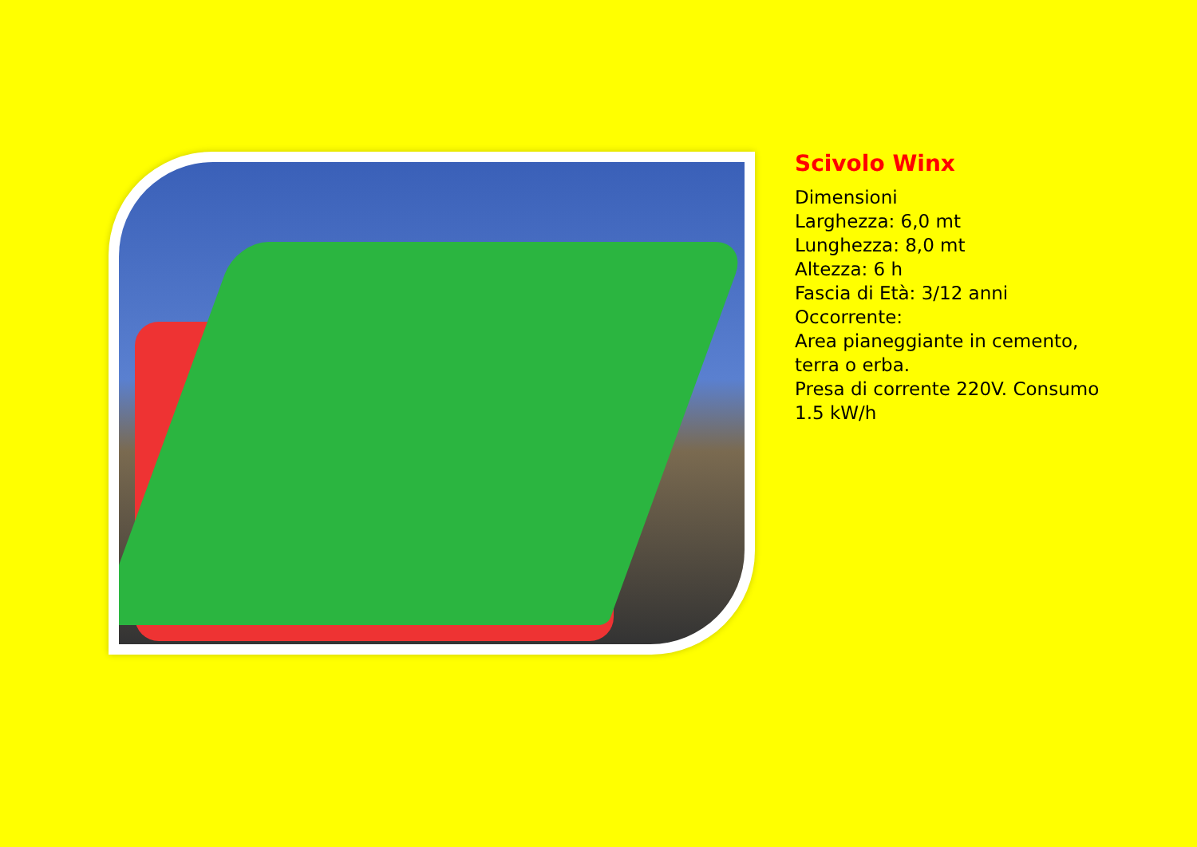Scivolo Winx
Dimensioni
Larghezza: 6,0 mt
Lunghezza: 8,0 mt
Altezza: 6 h
Fascia di Età: 3/12 anni
Occorrente:
Area pianeggiante in cemento,
terra o erba.
Presa di corrente 220V. Consumo
1.5 kW/h